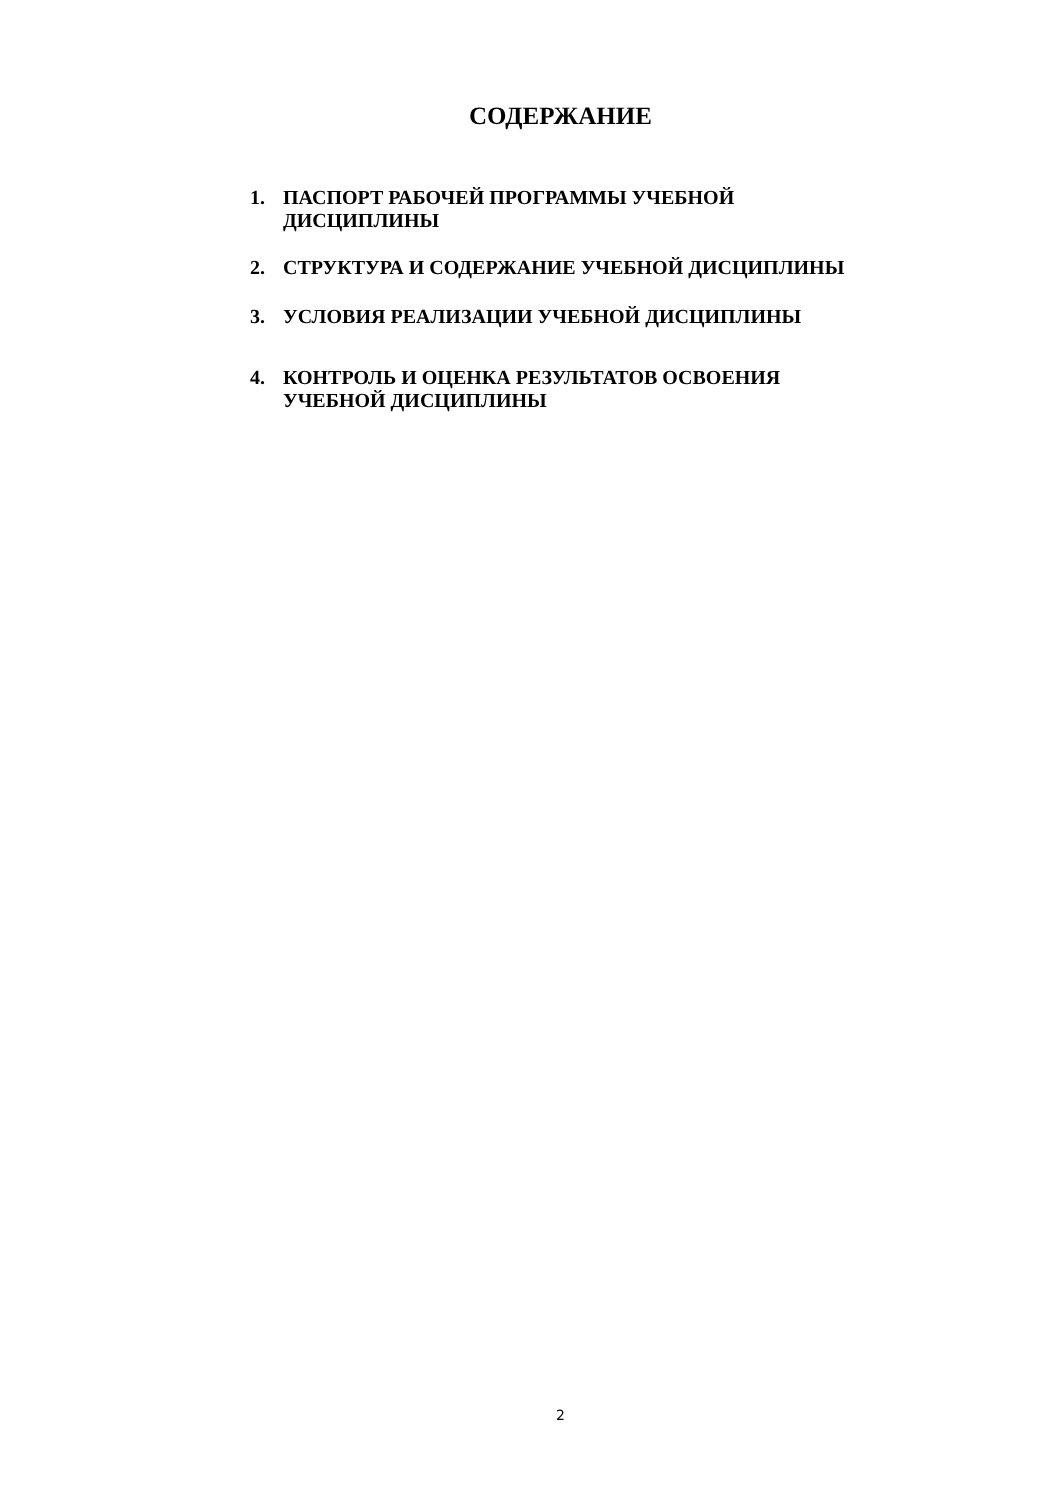СОДЕРЖАНИЕ
1. ПАСПОРТ РАБОЧЕЙ ПРОГРАММЫ УЧЕБНОЙ
ДИСЦИПЛИНЫ
2. СТРУКТУРА И СОДЕРЖАНИЕ УЧЕБНОЙ ДИСЦИПЛИНЫ
3. УСЛОВИЯ РЕАЛИЗАЦИИ УЧЕБНОЙ ДИСЦИПЛИНЫ
4. КОНТРОЛЬ И ОЦЕНКА РЕЗУЛЬТАТОВ ОСВОЕНИЯ
УЧЕБНОЙ ДИСЦИПЛИНЫ
2